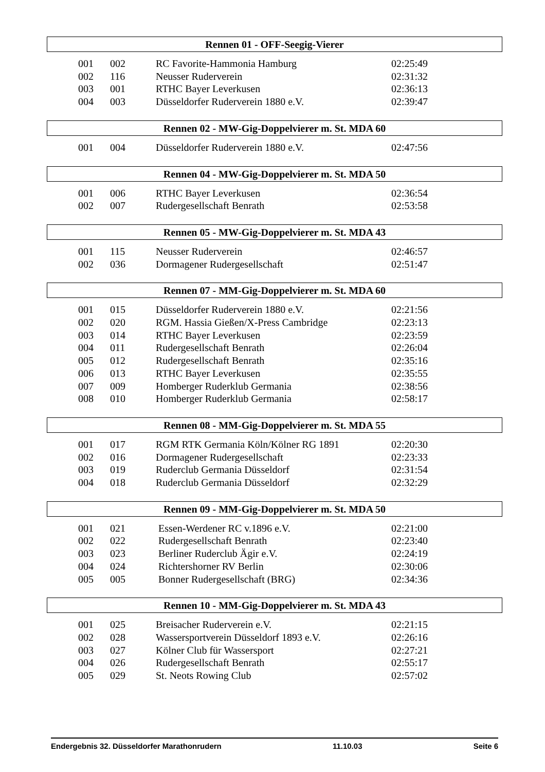Rennen 01 - OFF-Seegig-Vierer
| 001 | 002 | RC Favorite-Hammonia Hamburg | 02:25:49 |
| 002 | 116 | Neusser Ruderverein | 02:31:32 |
| 003 | 001 | RTHC Bayer Leverkusen | 02:36:13 |
| 004 | 003 | Düsseldorfer Ruderverein 1880 e.V. | 02:39:47 |
Rennen 02 - MW-Gig-Doppelvierer m. St. MDA 60
| 001 | 004 | Düsseldorfer Ruderverein 1880 e.V. | 02:47:56 |
Rennen 04 - MW-Gig-Doppelvierer m. St. MDA 50
| 001 | 006 | RTHC Bayer Leverkusen | 02:36:54 |
| 002 | 007 | Rudergesellschaft Benrath | 02:53:58 |
Rennen 05 - MW-Gig-Doppelvierer m. St. MDA 43
| 001 | 115 | Neusser Ruderverein | 02:46:57 |
| 002 | 036 | Dormagener Rudergesellschaft | 02:51:47 |
Rennen 07 - MM-Gig-Doppelvierer m. St. MDA 60
| 001 | 015 | Düsseldorfer Ruderverein 1880 e.V. | 02:21:56 |
| 002 | 020 | RGM. Hassia Gießen/X-Press Cambridge | 02:23:13 |
| 003 | 014 | RTHC Bayer Leverkusen | 02:23:59 |
| 004 | 011 | Rudergesellschaft Benrath | 02:26:04 |
| 005 | 012 | Rudergesellschaft Benrath | 02:35:16 |
| 006 | 013 | RTHC Bayer Leverkusen | 02:35:55 |
| 007 | 009 | Homberger Ruderklub Germania | 02:38:56 |
| 008 | 010 | Homberger Ruderklub Germania | 02:58:17 |
Rennen 08 - MM-Gig-Doppelvierer m. St. MDA 55
| 001 | 017 | RGM RTK Germania Köln/Kölner RG 1891 | 02:20:30 |
| 002 | 016 | Dormagener Rudergesellschaft | 02:23:33 |
| 003 | 019 | Ruderclub Germania Düsseldorf | 02:31:54 |
| 004 | 018 | Ruderclub Germania Düsseldorf | 02:32:29 |
Rennen 09 - MM-Gig-Doppelvierer m. St. MDA 50
| 001 | 021 | Essen-Werdener RC v.1896 e.V. | 02:21:00 |
| 002 | 022 | Rudergesellschaft Benrath | 02:23:40 |
| 003 | 023 | Berliner Ruderclub Ägir e.V. | 02:24:19 |
| 004 | 024 | Richtershorner RV Berlin | 02:30:06 |
| 005 | 005 | Bonner Rudergesellschaft (BRG) | 02:34:36 |
Rennen 10 - MM-Gig-Doppelvierer m. St. MDA 43
| 001 | 025 | Breisacher Ruderverein e.V. | 02:21:15 |
| 002 | 028 | Wassersportverein Düsseldorf 1893 e.V. | 02:26:16 |
| 003 | 027 | Kölner Club für Wassersport | 02:27:21 |
| 004 | 026 | Rudergesellschaft Benrath | 02:55:17 |
| 005 | 029 | St. Neots Rowing Club | 02:57:02 |
Endergebnis 32. Düsseldorfer Marathonrudern 11.10.03 Seite 6